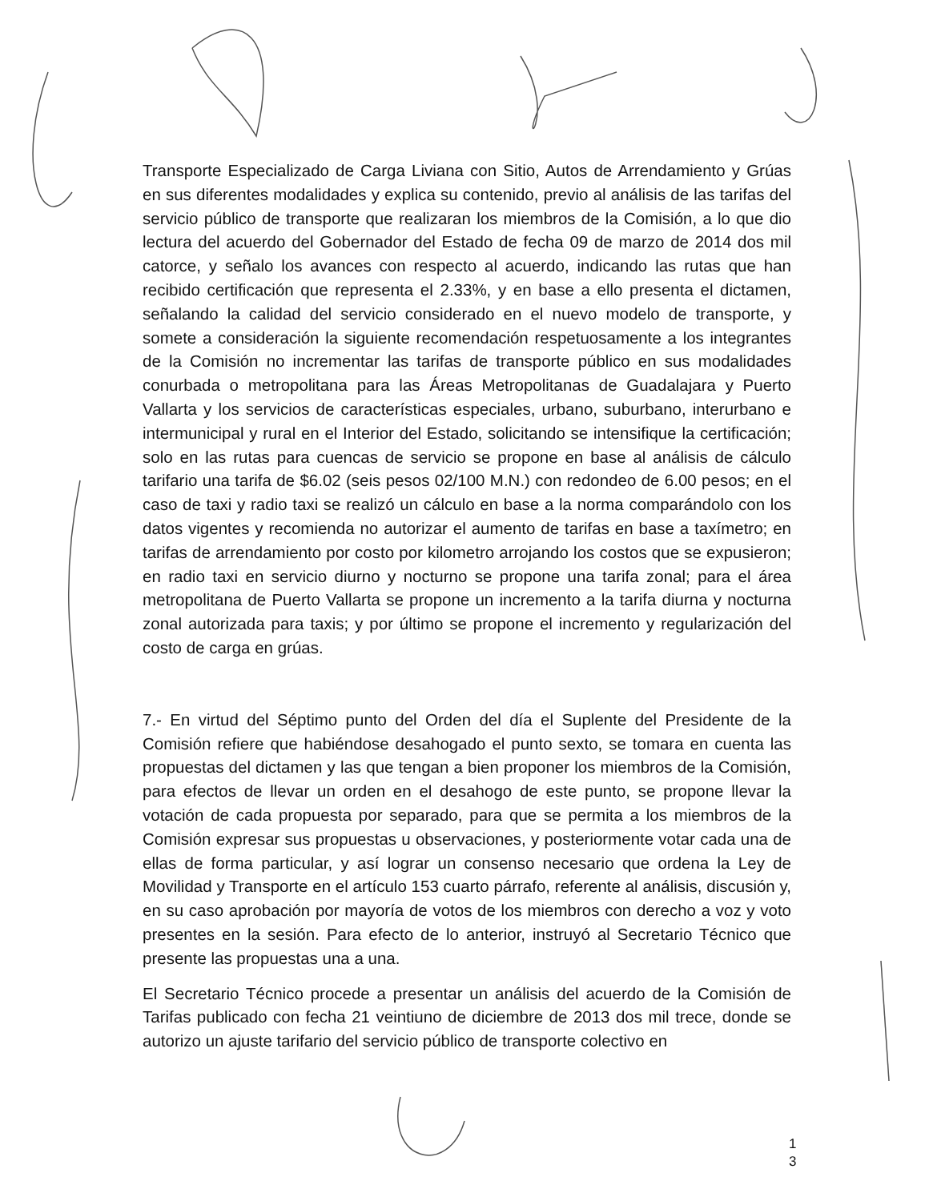Transporte Especializado de Carga Liviana con Sitio, Autos de Arrendamiento y Grúas en sus diferentes modalidades y explica su contenido, previo al análisis de las tarifas del servicio público de transporte que realizaran los miembros de la Comisión, a lo que dio lectura del acuerdo del Gobernador del Estado de fecha 09 de marzo de 2014 dos mil catorce, y señalo los avances con respecto al acuerdo, indicando las rutas que han recibido certificación que representa el 2.33%, y en base a ello presenta el dictamen, señalando la calidad del servicio considerado en el nuevo modelo de transporte, y somete a consideración la siguiente recomendación respetuosamente a los integrantes de la Comisión no incrementar las tarifas de transporte público en sus modalidades conurbada o metropolitana para las Áreas Metropolitanas de Guadalajara y Puerto Vallarta y los servicios de características especiales, urbano, suburbano, interurbano e intermunicipal y rural en el Interior del Estado, solicitando se intensifique la certificación; solo en las rutas para cuencas de servicio se propone en base al análisis de cálculo tarifario una tarifa de $6.02 (seis pesos 02/100 M.N.) con redondeo de 6.00 pesos; en el caso de taxi y radio taxi se realizó un cálculo en base a la norma comparándolo con los datos vigentes y recomienda no autorizar el aumento de tarifas en base a taxímetro; en tarifas de arrendamiento por costo por kilometro arrojando los costos que se expusieron; en radio taxi en servicio diurno y nocturno se propone una tarifa zonal; para el área metropolitana de Puerto Vallarta se propone un incremento a la tarifa diurna y nocturna zonal autorizada para taxis; y por último se propone el incremento y regularización del costo de carga en grúas.
7.- En virtud del Séptimo punto del Orden del día el Suplente del Presidente de la Comisión refiere que habiéndose desahogado el punto sexto, se tomara en cuenta las propuestas del dictamen y las que tengan a bien proponer los miembros de la Comisión, para efectos de llevar un orden en el desahogo de este punto, se propone llevar la votación de cada propuesta por separado, para que se permita a los miembros de la Comisión expresar sus propuestas u observaciones, y posteriormente votar cada una de ellas de forma particular, y así lograr un consenso necesario que ordena la Ley de Movilidad y Transporte en el artículo 153 cuarto párrafo, referente al análisis, discusión y, en su caso aprobación por mayoría de votos de los miembros con derecho a voz y voto presentes en la sesión. Para efecto de lo anterior, instruyó al Secretario Técnico que presente las propuestas una a una.
El Secretario Técnico procede a presentar un análisis del acuerdo de la Comisión de Tarifas publicado con fecha 21 veintiuno de diciembre de 2013 dos mil trece, donde se autorizo un ajuste tarifario del servicio público de transporte colectivo en
1
3